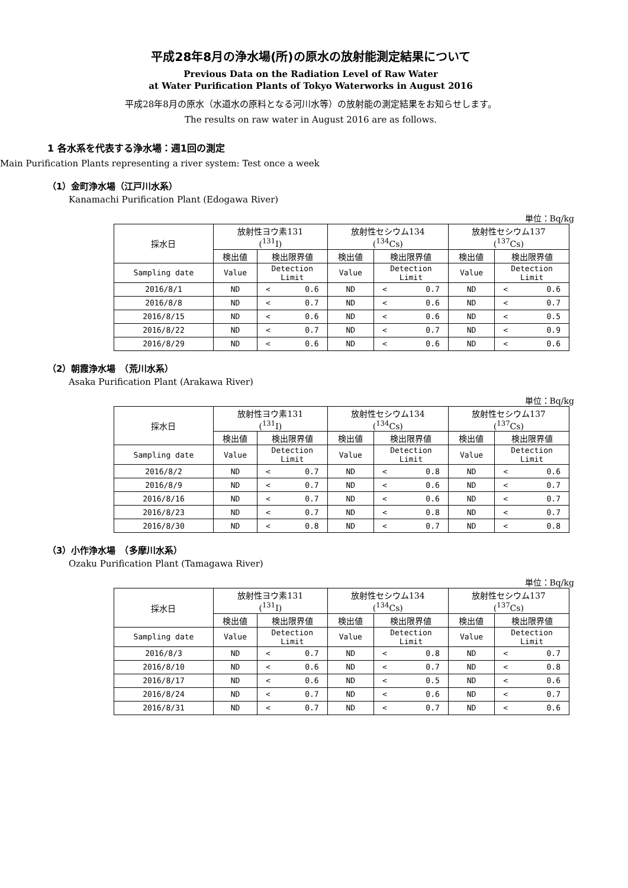平成28年8月の浄水場(所)の原水の放射能測定結果について
Previous Data on the Radiation Level of Raw Water
at Water Purification Plants of Tokyo Waterworks in August 2016
平成28年8月の原水（水道水の原料となる河川水等）の放射能の測定結果をお知らせします。
The results on raw water in August 2016 are as follows.
1 各水系を代表する浄水場：週1回の測定
Main Purification Plants representing a river system: Test once a week
（1）金町浄水場（江戸川水系）
Kanamachi Purification Plant (Edogawa River)
単位：Bq/kg
| 採水日 | 放射性ヨウ素131 (<sup>131</sup>I) | | 放射性セシウム134 (<sup>134</sup>Cs) | | 放射性セシウム137 (<sup>137</sup>Cs) | |
| --- | --- | --- | --- | --- | --- | --- |
| | 検出値 | 検出限界値 | 検出値 | 検出限界値 | 検出値 | 検出限界値 |
| Sampling date | Value | Detection Limit | Value | Detection Limit | Value | Detection Limit |
| 2016/8/1 | ND | < 0.6 | ND | < 0.7 | ND | < 0.6 |
| 2016/8/8 | ND | < 0.7 | ND | < 0.6 | ND | < 0.7 |
| 2016/8/15 | ND | < 0.6 | ND | < 0.6 | ND | < 0.5 |
| 2016/8/22 | ND | < 0.7 | ND | < 0.7 | ND | < 0.9 |
| 2016/8/29 | ND | < 0.6 | ND | < 0.6 | ND | < 0.6 |
（2）朝霞浄水場　（荒川水系）
Asaka Purification Plant (Arakawa River)
単位：Bq/kg
| 採水日 | 放射性ヨウ素131 (<sup>131</sup>I) | | 放射性セシウム134 (<sup>134</sup>Cs) | | 放射性セシウム137 (<sup>137</sup>Cs) | |
| --- | --- | --- | --- | --- | --- | --- |
| | 検出値 | 検出限界値 | 検出値 | 検出限界値 | 検出値 | 検出限界値 |
| Sampling date | Value | Detection Limit | Value | Detection Limit | Value | Detection Limit |
| 2016/8/2 | ND | < 0.7 | ND | < 0.8 | ND | < 0.6 |
| 2016/8/9 | ND | < 0.7 | ND | < 0.6 | ND | < 0.7 |
| 2016/8/16 | ND | < 0.7 | ND | < 0.6 | ND | < 0.7 |
| 2016/8/23 | ND | < 0.7 | ND | < 0.8 | ND | < 0.7 |
| 2016/8/30 | ND | < 0.8 | ND | < 0.7 | ND | < 0.8 |
（3）小作浄水場　（多摩川水系）
Ozaku Purification Plant (Tamagawa River)
単位：Bq/kg
| 採水日 | 放射性ヨウ素131 (<sup>131</sup>I) | | 放射性セシウム134 (<sup>134</sup>Cs) | | 放射性セシウム137 (<sup>137</sup>Cs) | |
| --- | --- | --- | --- | --- | --- | --- |
| | 検出値 | 検出限界値 | 検出値 | 検出限界値 | 検出値 | 検出限界値 |
| Sampling date | Value | Detection Limit | Value | Detection Limit | Value | Detection Limit |
| 2016/8/3 | ND | < 0.7 | ND | < 0.8 | ND | < 0.7 |
| 2016/8/10 | ND | < 0.6 | ND | < 0.7 | ND | < 0.8 |
| 2016/8/17 | ND | < 0.6 | ND | < 0.5 | ND | < 0.6 |
| 2016/8/24 | ND | < 0.7 | ND | < 0.6 | ND | < 0.7 |
| 2016/8/31 | ND | < 0.7 | ND | < 0.7 | ND | < 0.6 |